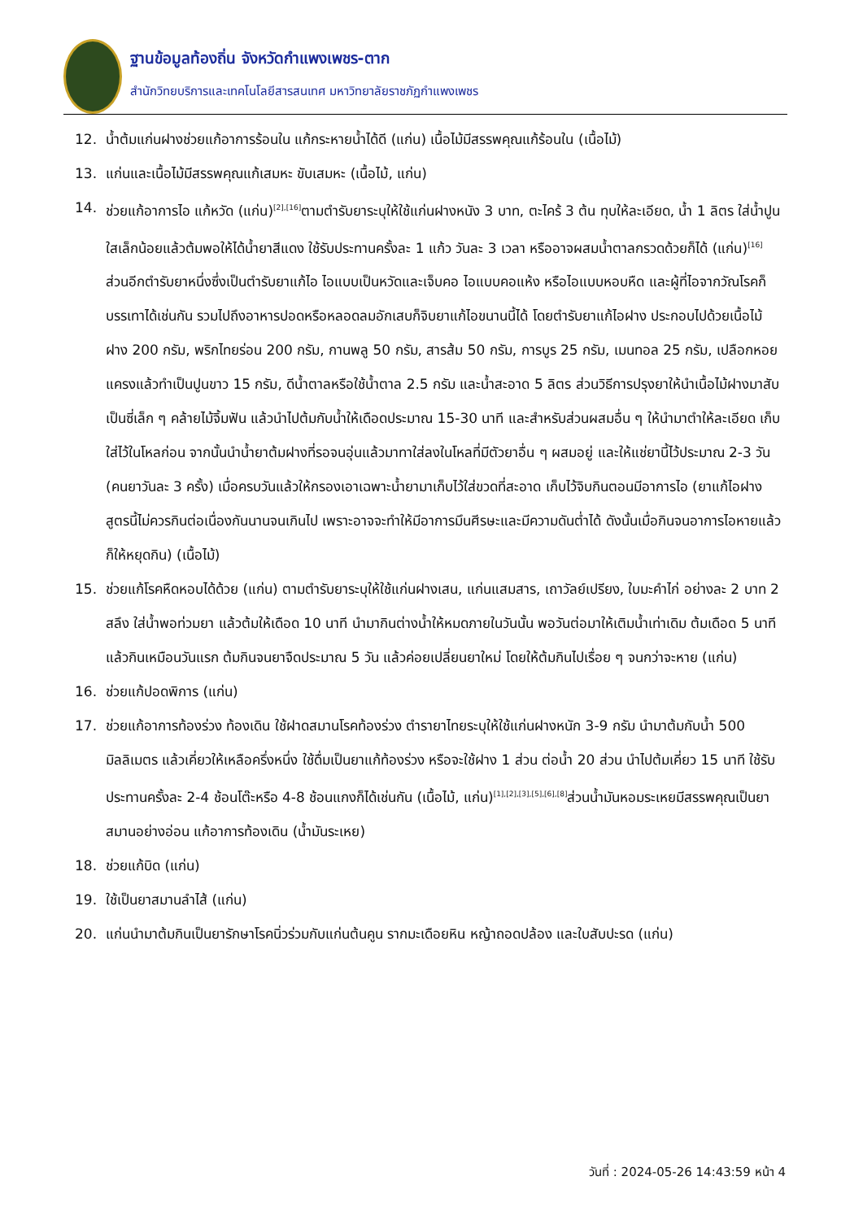ฐานข้อมูลท้องถิ่น จังหวัดกำแพงเพชร-ตาก
สำนักวิทยบริการและเทคโนโลยีสารสนเทศ มหาวิทยาลัยราชภัฏกำแพงเพชร
12. น้ำต้มแก่นฝางช่วยแก้อาการร้อนใน แก้กระหายน้ำได้ดี (แก่น) เนื้อไม้มีสรรพคุณแก้ร้อนใน (เนื้อไม้)
13. แก่นและเนื้อไม้มีสรรพคุณแก้เสมหะ ขับเสมหะ (เนื้อไม้, แก่น)
14. ช่วยแก้อาการไอ แก้หวัด (แก่น)<sup>[2],[16]</sup>ตามตำรับยาระบุให้ใช้แก่นฝางหนัง 3 บาท, ตะไคร้ 3 ต้น ทุบให้ละเอียด, น้ำ 1 ลิตร ใส่น้ำปูนใสเล็กน้อยแล้วต้มพอให้ได้น้ำยาสีแดง ใช้รับประทานครั้งละ 1 แก้ว วันละ 3 เวลา หรืออาจผสมน้ำตาลกรวดด้วยก็ได้ (แก่น)<sup>[16]</sup> ส่วนอีกตำรับยาหนึ่งซึ่งเป็นตำรับยาแก้ไอ ไอแบบเป็นหวัดและเจ็บคอ ไอแบบคอแห้ง หรือไอแบบหอบหืด และผู้ที่ไอจากวัณโรคก็บรรเทาได้เช่นกัน รวมไปถึงอาหารปอดหรือหลอดลมอักเสบก็จิบยาแก้ไอขนานนี้ได้ โดยตำรับยาแก้ไอฝาง ประกอบไปด้วยเนื้อไม้ฝาง 200 กรัม, พริกไทยร่อน 200 กรัม, กานพลู 50 กรัม, สารส้ม 50 กรัม, การบูร 25 กรัม, เมนทอล 25 กรัม, เปลือกหอยแครงแล้วทำเป็นปูนขาว 15 กรัม, ดีน้ำตาลหรือใช้น้ำตาล 2.5 กรัม และน้ำสะอาด 5 ลิตร ส่วนวิธีการปรุงยาให้นำเนื้อไม้ฝางมาสับเป็นซี่เล็ก ๆ คล้ายไม้จิ้มฟัน แล้วนำไปต้มกับน้ำให้เดือดประมาณ 15-30 นาที และสำหรับส่วนผสมอื่น ๆ ให้นำมาตำให้ละเอียด เก็บใส่ไว้ในโหลก่อน จากนั้นนำน้ำยาต้มฝางที่รอจนอุ่นแล้วมาทาใส่ลงในโหลที่มีตัวยาอื่น ๆ ผสมอยู่ และให้แช่ยานี้ไว้ประมาณ 2-3 วัน (คนยาวันละ 3 ครั้ง) เมื่อครบวันแล้วให้กรองเอาเฉพาะน้ำยามาเก็บไว้ใส่ขวดที่สะอาด เก็บไว้จิบกินตอนมีอาการไอ (ยาแก้ไอฝางสูตรนี้ไม่ควรกินต่อเนื่องกันนานจนเกินไป เพราะอาจจะทำให้มีอาการมึนศีรษะและมีความดันต่ำได้ ดังนั้นเมื่อกินจนอาการไอหายแล้วก็ให้หยุดกิน) (เนื้อไม้)
15. ช่วยแก้โรคหืดหอบได้ด้วย (แก่น) ตามตำรับยาระบุให้ใช้แก่นฝางเสน, แก่นแสมสาร, เถาวัลย์เปรียง, ใบมะคำไก่ อย่างละ 2 บาท 2 สลึง ใส่น้ำพอท่วมยา แล้วต้มให้เดือด 10 นาที นำมากินต่างน้ำให้หมดภายในวันนั้น พอวันต่อมาให้เติมน้ำเท่าเดิม ต้มเดือด 5 นาทีแล้วกินเหมือนวันแรก ต้มกินจนยาจืดประมาณ 5 วัน แล้วค่อยเปลี่ยนยาใหม่ โดยให้ต้มกินไปเรื่อย ๆ จนกว่าจะหาย (แก่น)
16. ช่วยแก้ปอดพิการ (แก่น)
17. ช่วยแก้อาการท้องร่วง ท้องเดิน ใช้ฝาดสมานโรคท้องร่วง ตำรายาไทยระบุให้ใช้แก่นฝางหนัก 3-9 กรัม นำมาต้มกับน้ำ 500 มิลลิเมตร แล้วเคี่ยวให้เหลือครึ่งหนึ่ง ใช้ดื่มเป็นยาแก้ท้องร่วง หรือจะใช้ฝาง 1 ส่วน ต่อน้ำ 20 ส่วน นำไปต้มเคี่ยว 15 นาที ใช้รับประทานครั้งละ 2-4 ช้อนโต๊ะหรือ 4-8 ช้อนแกงก็ได้เช่นกัน (เนื้อไม้, แก่น)<sup>[1],[2],[3],[5],[6],[8]</sup>ส่วนน้ำมันหอมระเหยมีสรรพคุณเป็นยาสมานอย่างอ่อน แก้อาการท้องเดิน (น้ำมันระเหย)
18. ช่วยแก้บิด (แก่น)
19. ใช้เป็นยาสมานลำไส้ (แก่น)
20. แก่นนำมาต้มกินเป็นยารักษาโรคนิ่วร่วมกับแก่นต้นคูน รากมะเดือยหิน หญ้าถอดปล้อง และใบสับปะรด (แก่น)
วันที่ : 2024-05-26 14:43:59 หน้า 4